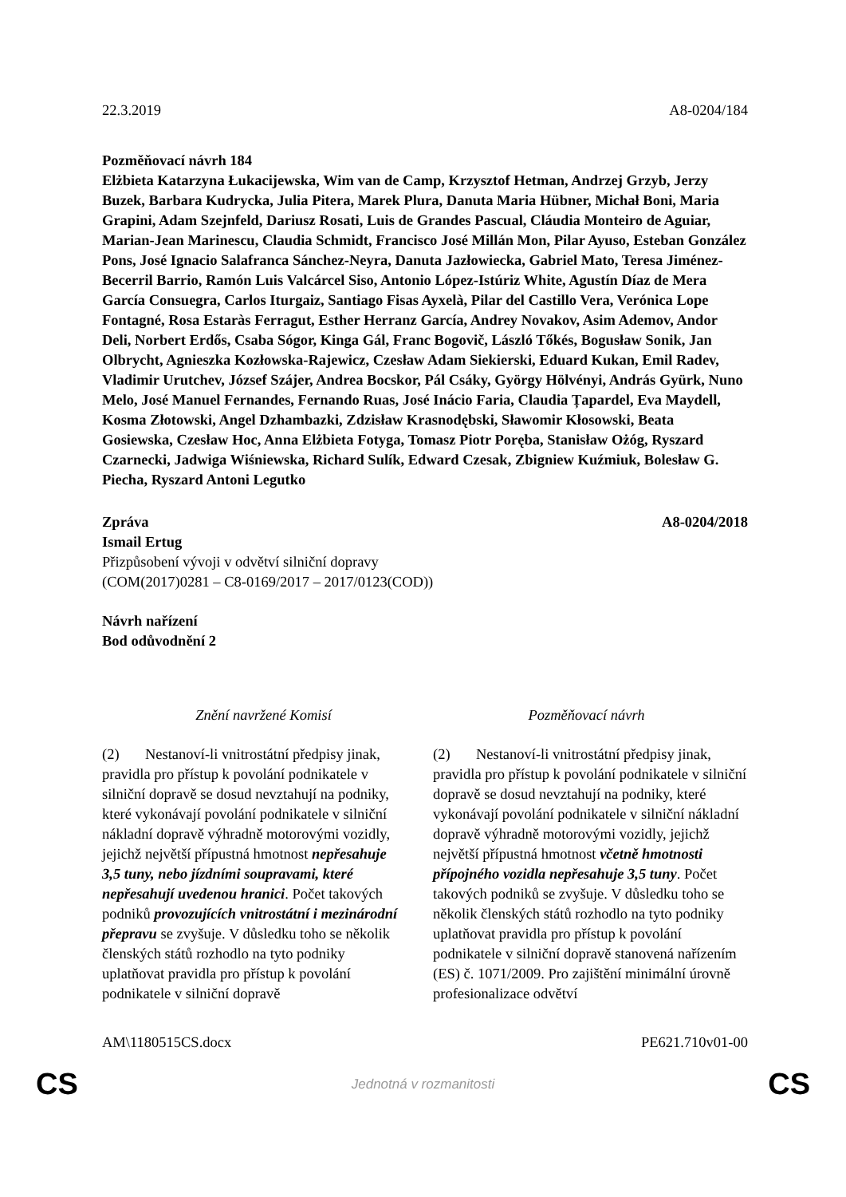22.3.2019 A8-0204/184
Pozměňovací návrh 184
Elżbieta Katarzyna Łukacijewska, Wim van de Camp, Krzysztof Hetman, Andrzej Grzyb, Jerzy Buzek, Barbara Kudrycka, Julia Pitera, Marek Plura, Danuta Maria Hübner, Michał Boni, Maria Grapini, Adam Szejnfeld, Dariusz Rosati, Luis de Grandes Pascual, Cláudia Monteiro de Aguiar, Marian-Jean Marinescu, Claudia Schmidt, Francisco José Millán Mon, Pilar Ayuso, Esteban González Pons, José Ignacio Salafranca Sánchez-Neyra, Danuta Jazłowiecka, Gabriel Mato, Teresa Jiménez-Becerril Barrio, Ramón Luis Valcárcel Siso, Antonio López-Istúriz White, Agustín Díaz de Mera García Consuegra, Carlos Iturgaiz, Santiago Fisas Ayxelà, Pilar del Castillo Vera, Verónica Lope Fontagné, Rosa Estaràs Ferragut, Esther Herranz García, Andrey Novakov, Asim Ademov, Andor Deli, Norbert Erdős, Csaba Sógor, Kinga Gál, Franc Bogovič, László Tőkés, Bogusław Sonik, Jan Olbrycht, Agnieszka Kozłowska-Rajewicz, Czesław Adam Siekierski, Eduard Kukan, Emil Radev, Vladimir Urutchev, József Szájer, Andrea Bocskor, Pál Csáky, György Hölvényi, András Gyürk, Nuno Melo, José Manuel Fernandes, Fernando Ruas, José Inácio Faria, Claudia Țapardel, Eva Maydell, Kosma Złotowski, Angel Dzhambazki, Zdzisław Krasnodębski, Sławomir Kłosowski, Beata Gosiewska, Czesław Hoc, Anna Elżbieta Fotyga, Tomasz Piotr Poręba, Stanisław Ożóg, Ryszard Czarnecki, Jadwiga Wiśniewska, Richard Sulík, Edward Czesak, Zbigniew Kuźmiuk, Bolesław G. Piecha, Ryszard Antoni Legutko
Zpráva A8-0204/2018
Ismail Ertug
Přizpůsobení vývoji v odvětví silniční dopravy
(COM(2017)0281 – C8-0169/2017 – 2017/0123(COD))
Návrh nařízení
Bod odůvodnění 2
| Znění navržené Komisí | Pozměňovací návrh |
| --- | --- |
| (2) Nestanoví-li vnitrostátní předpisy jinak, pravidla pro přístup k povolání podnikatele v silniční dopravě se dosud nevztahují na podniky, které vykonávají povolání podnikatele v silniční nákladní dopravě výhradně motorovými vozidly, jejichž největší přípustná hmotnost nepřesahuje 3,5 tuny, nebo jízdními soupravami, které nepřesahují uvedenou hranici . Počet takových podniků provozujících vnitrostátní i mezinárodní přepravu se zvyšuje. V důsledku toho se několik členských států rozhodlo na tyto podniky uplatňovat pravidla pro přístup k povolání podnikatele v silniční dopravě | (2) Nestanoví-li vnitrostátní předpisy jinak, pravidla pro přístup k povolání podnikatele v silniční dopravě se dosud nevztahují na podniky, které vykonávají povolání podnikatele v silniční nákladní dopravě výhradně motorovými vozidly, jejichž největší přípustná hmotnost včetně hmotnosti přípojného vozidla nepřesahuje 3,5 tuny . Počet takových podniků se zvyšuje. V důsledku toho se několik členských států rozhodlo na tyto podniky uplatňovat pravidla pro přístup k povolání podnikatele v silniční dopravě stanovená nařízením (ES) č. 1071/2009. Pro zajištění minimální úrovně profesionalizace odvětví |
AM\1180515CS.docx PE621.710v01-00
CS Jednotná v rozmanitosti CS